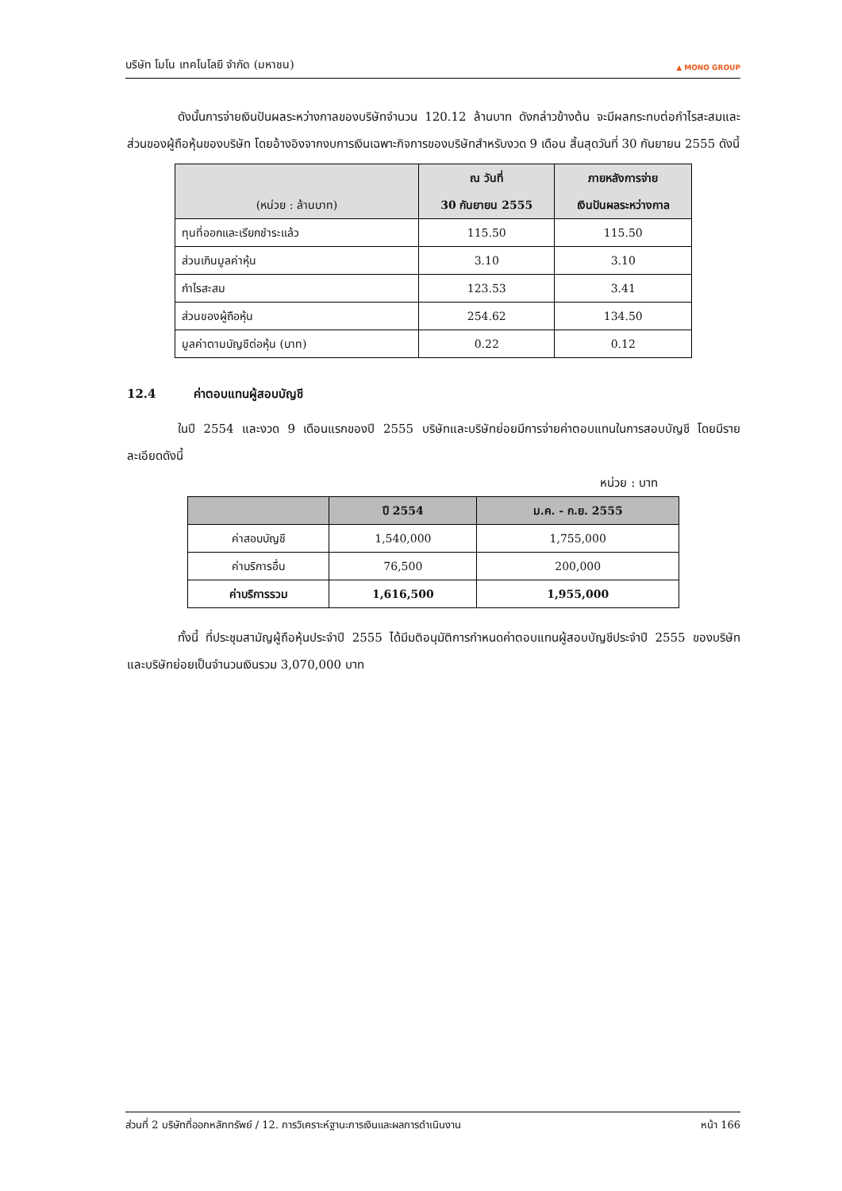บริษัท โมโน เทคโนโลยี จำกัด (มหาชน)
▲ MONO GROUP
ดังนั้นการจ่ายเงินปันผลระหว่างกาลของบริษัทจำนวน 120.12 ล้านบาท ดังกล่าวข้างต้น จะมีผลกระทบต่อกำไรสะสมและส่วนของผู้ถือหุ้นของบริษัท โดยอ้างอิงจากงบการเงินเฉพาะกิจการของบริษัทสำหรับงวด 9 เดือน สิ้นสุดวันที่ 30 กันยายน 2555 ดังนี้
| (หน่วย : ล้านบาท) | ณ วันที่ 30 กันยายน 2555 | ภายหลังการจ่าย เงินปันผลระหว่างกาล |
| --- | --- | --- |
| ทุนที่ออกและเรียกชำระแล้ว | 115.50 | 115.50 |
| ส่วนเกินมูลค่าหุ้น | 3.10 | 3.10 |
| กำไรสะสม | 123.53 | 3.41 |
| ส่วนของผู้ถือหุ้น | 254.62 | 134.50 |
| มูลค่าตามบัญชีต่อหุ้น (บาท) | 0.22 | 0.12 |
12.4 ค่าตอบแทนผู้สอบบัญชี
ในปี 2554 และงวด 9 เดือนแรกของปี 2555 บริษัทและบริษัทย่อยมีการจ่ายค่าตอบแทนในการสอบบัญชี โดยมีรายละเอียดดังนี้
หน่วย : บาท
| | ปี 2554 | ม.ค. - ก.ย. 2555 |
| --- | --- | --- |
| ค่าสอบบัญชี | 1,540,000 | 1,755,000 |
| ค่าบริการอื่น | 76,500 | 200,000 |
| ค่าบริการรวม | 1,616,500 | 1,955,000 |
ทั้งนี้ ที่ประชุมสามัญผู้ถือหุ้นประจำปี 2555 ได้มีมติอนุมัติการกำหนดค่าตอบแทนผู้สอบบัญชีประจำปี 2555 ของบริษัทและบริษัทย่อยเป็นจำนวนเงินรวม 3,070,000 บาท
ส่วนที่ 2 บริษัทที่ออกหลักทรัพย์ / 12. การวิเคราะห์ฐานะการเงินและผลการดำเนินงาน หน้า 166